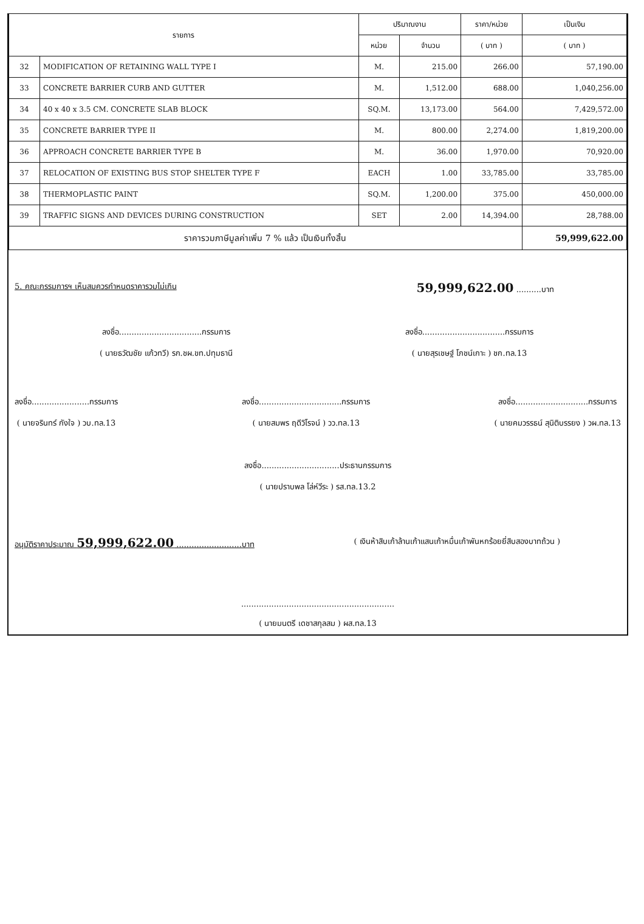| รายการ | | ปริมาณงาน | | ราคา/หน่วย | เป็นเงิน |
| --- | --- | --- | --- | --- | --- |
| | | หน่วย | จำนวน | ( บาท ) | ( บาท ) |
| 32 | MODIFICATION OF RETAINING WALL TYPE I | M. | 215.00 | 266.00 | 57,190.00 |
| 33 | CONCRETE BARRIER CURB AND GUTTER | M. | 1,512.00 | 688.00 | 1,040,256.00 |
| 34 | 40 x 40 x 3.5 CM. CONCRETE SLAB BLOCK | SQ.M. | 13,173.00 | 564.00 | 7,429,572.00 |
| 35 | CONCRETE BARRIER TYPE II | M. | 800.00 | 2,274.00 | 1,819,200.00 |
| 36 | APPROACH CONCRETE BARRIER TYPE B | M. | 36.00 | 1,970.00 | 70,920.00 |
| 37 | RELOCATION OF EXISTING BUS STOP SHELTER TYPE F | EACH | 1.00 | 33,785.00 | 33,785.00 |
| 38 | THERMOPLASTIC PAINT | SQ.M. | 1,200.00 | 375.00 | 450,000.00 |
| 39 | TRAFFIC SIGNS AND DEVICES DURING CONSTRUCTION | SET | 2.00 | 14,394.00 | 28,788.00 |
| ราคารวมภาษีมูลค่าเพิ่ม 7 % แล้ว เป็นเงินทั้งสิ้น | | | | | 59,999,622.00 |
5. คณะกรรมการฯ เห็นสมควรกำหนดราคารวมไม่เกิน 59,999,622.00 ..........บาท
ลงชื่อ.................................กรรมการ
( นายธวัฒชัย แก้วทวี) รก.ชผ.ขท.ปทุมธานี
ลงชื่อ.................................กรรมการ
( นายสุรเชษฐ์ โภชน์เกาะ ) ชก.ทล.13
ลงชื่อ.......................กรรมการ
( นายจรินทร์ กังใจ ) วบ.ทล.13
ลงชื่อ.................................กรรมการ
( นายสมพร ฤดีวิโรจน์ ) วว.ทล.13
ลงชื่อ.............................กรรมการ
( นายคมวรรธน์ สุนิติบรรยง ) วผ.ทล.13
ลงชื่อ...............................ประธานกรรมการ
( นายปราบพล โล่ห์วีระ ) รส.ทล.13.2
อนุมัติราคาประมาณ 59,999,622.00 ..........................บาท ( เงินห้าสิบเก้าล้านเก้าแสนเก้าหมื่นเก้าพันหกร้อยยี่สิบสองบาทถ้วน )
.............................................................
( นายมนตรี เดชาสกุลสม ) ผส.ทล.13